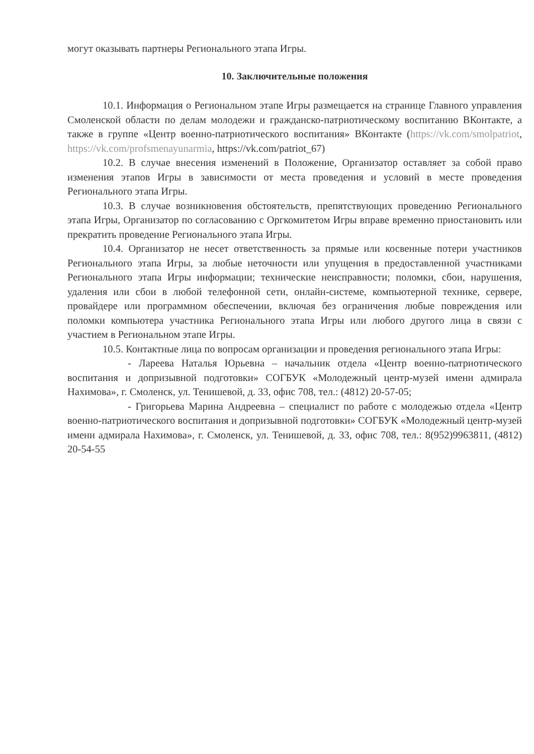могут оказывать партнеры Регионального этапа Игры.
10. Заключительные положения
10.1. Информация о Региональном этапе Игры размещается на странице Главного управления Смоленской области по делам молодежи и гражданско-патриотическому воспитанию ВКонтакте, а также в группе «Центр военно-патриотического воспитания» ВКонтакте (https://vk.com/smolpatriot, https://vk.com/profsmenayunarmia, https://vk.com/patriot_67)
10.2. В случае внесения изменений в Положение, Организатор оставляет за собой право изменения этапов Игры в зависимости от места проведения и условий в месте проведения Регионального этапа Игры.
10.3. В случае возникновения обстоятельств, препятствующих проведению Регионального этапа Игры, Организатор по согласованию с Оргкомитетом Игры вправе временно приостановить или прекратить проведение Регионального этапа Игры.
10.4. Организатор не несет ответственность за прямые или косвенные потери участников Регионального этапа Игры, за любые неточности или упущения в предоставленной участниками Регионального этапа Игры информации; технические неисправности; поломки, сбои, нарушения, удаления или сбои в любой телефонной сети, онлайн-системе, компьютерной технике, сервере, провайдере или программном обеспечении, включая без ограничения любые повреждения или поломки компьютера участника Регионального этапа Игры или любого другого лица в связи с участием в Региональном этапе Игры.
10.5. Контактные лица по вопросам организации и проведения регионального этапа Игры:
- Лареева Наталья Юрьевна – начальник отдела «Центр военно-патриотического воспитания и допризывной подготовки» СОГБУК «Молодежный центр-музей имени адмирала Нахимова», г. Смоленск, ул. Тенишевой, д. 33, офис 708, тел.: (4812) 20-57-05;
- Григорьева Марина Андреевна – специалист по работе с молодежью отдела «Центр военно-патриотического воспитания и допризывной подготовки» СОГБУК «Молодежный центр-музей имени адмирала Нахимова», г. Смоленск, ул. Тенишевой, д. 33, офис 708, тел.: 8(952)9963811, (4812) 20-54-55